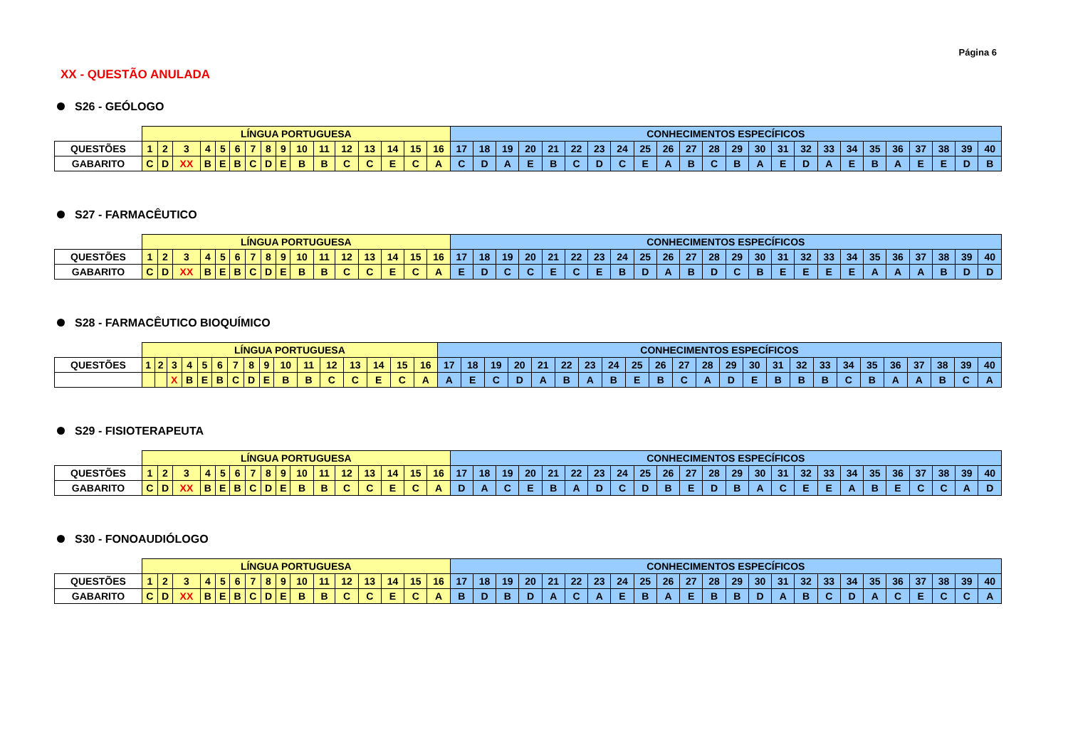Página 6
XX - QUESTÃO ANULADA
S26 - GEÓLOGO
| | LÍNGUA PORTUGUESA | | | | | | | | | | | | | | | | CONHECIMENTOS ESPECÍFICOS | | | | | | | | | | | | | | | | | | | | | | | |
| QUESTÕES | 1 | 2 | 3 | 4 | 5 | 6 | 7 | 8 | 9 | 10 | 11 | 12 | 13 | 14 | 15 | 16 | 17 | 18 | 19 | 20 | 21 | 22 | 23 | 24 | 25 | 26 | 27 | 28 | 29 | 30 | 31 | 32 | 33 | 34 | 35 | 36 | 37 | 38 | 39 | 40 |
| GABARITO | C | D | XX | B | E | B | C | D | E | B | B | C | C | E | C | A | C | D | A | E | B | C | D | C | E | A | B | C | B | A | E | D | A | E | B | A | E | E | D | B |
S27 - FARMACÊUTICO
| | LÍNGUA PORTUGUESA | | | | | | | | | | | | | | | | CONHECIMENTOS ESPECÍFICOS | | | | | | | | | | | | | | | | | | | | | | | |
| QUESTÕES | 1 | 2 | 3 | 4 | 5 | 6 | 7 | 8 | 9 | 10 | 11 | 12 | 13 | 14 | 15 | 16 | 17 | 18 | 19 | 20 | 21 | 22 | 23 | 24 | 25 | 26 | 27 | 28 | 29 | 30 | 31 | 32 | 33 | 34 | 35 | 36 | 37 | 38 | 39 | 40 |
| GABARITO | C | D | XX | B | E | B | C | D | E | B | B | C | C | E | C | A | E | D | C | C | E | C | E | B | D | A | B | D | C | B | E | E | E | E | A | A | A | B | D | D |
S28 - FARMACÊUTICO BIOQUÍMICO
| | LÍNGUA PORTUGUESA | | | | | | | | | | | | | | | | CONHECIMENTOS ESPECÍFICOS | | | | | | | | | | | | | | | | | | | | | | | |
| QUESTÕES | 1 | 2 | 3 | 4 | 5 | 6 | 7 | 8 | 9 | 10 | 11 | 12 | 13 | 14 | 15 | 16 | 17 | 18 | 19 | 20 | 21 | 22 | 23 | 24 | 25 | 26 | 27 | 28 | 29 | 30 | 31 | 32 | 33 | 34 | 35 | 36 | 37 | 38 | 39 | 40 |
| | | | X | B | E | B | C | D | E | B | B | C | C | E | C | A | A | E | C | D | A | B | A | B | E | B | C | A | D | E | B | B | B | C | B | A | A | B | C | A |
S29 - FISIOTERAPEUTA
| | LÍNGUA PORTUGUESA | | | | | | | | | | | | | | | | CONHECIMENTOS ESPECÍFICOS | | | | | | | | | | | | | | | | | | | | | | | |
| QUESTÕES | 1 | 2 | 3 | 4 | 5 | 6 | 7 | 8 | 9 | 10 | 11 | 12 | 13 | 14 | 15 | 16 | 17 | 18 | 19 | 20 | 21 | 22 | 23 | 24 | 25 | 26 | 27 | 28 | 29 | 30 | 31 | 32 | 33 | 34 | 35 | 36 | 37 | 38 | 39 | 40 |
| GABARITO | C | D | XX | B | E | B | C | D | E | B | B | C | C | E | C | A | D | A | C | E | B | A | D | C | D | B | E | D | B | A | C | E | E | A | B | E | C | C | A | D |
S30 - FONOAUDIÓLOGO
| | LÍNGUA PORTUGUESA | | | | | | | | | | | | | | | | CONHECIMENTOS ESPECÍFICOS | | | | | | | | | | | | | | | | | | | | | | | |
| QUESTÕES | 1 | 2 | 3 | 4 | 5 | 6 | 7 | 8 | 9 | 10 | 11 | 12 | 13 | 14 | 15 | 16 | 17 | 18 | 19 | 20 | 21 | 22 | 23 | 24 | 25 | 26 | 27 | 28 | 29 | 30 | 31 | 32 | 33 | 34 | 35 | 36 | 37 | 38 | 39 | 40 |
| GABARITO | C | D | XX | B | E | B | C | D | E | B | B | C | C | E | C | A | B | D | B | D | A | C | A | E | B | A | E | B | B | D | A | B | C | D | A | C | E | C | C | A |